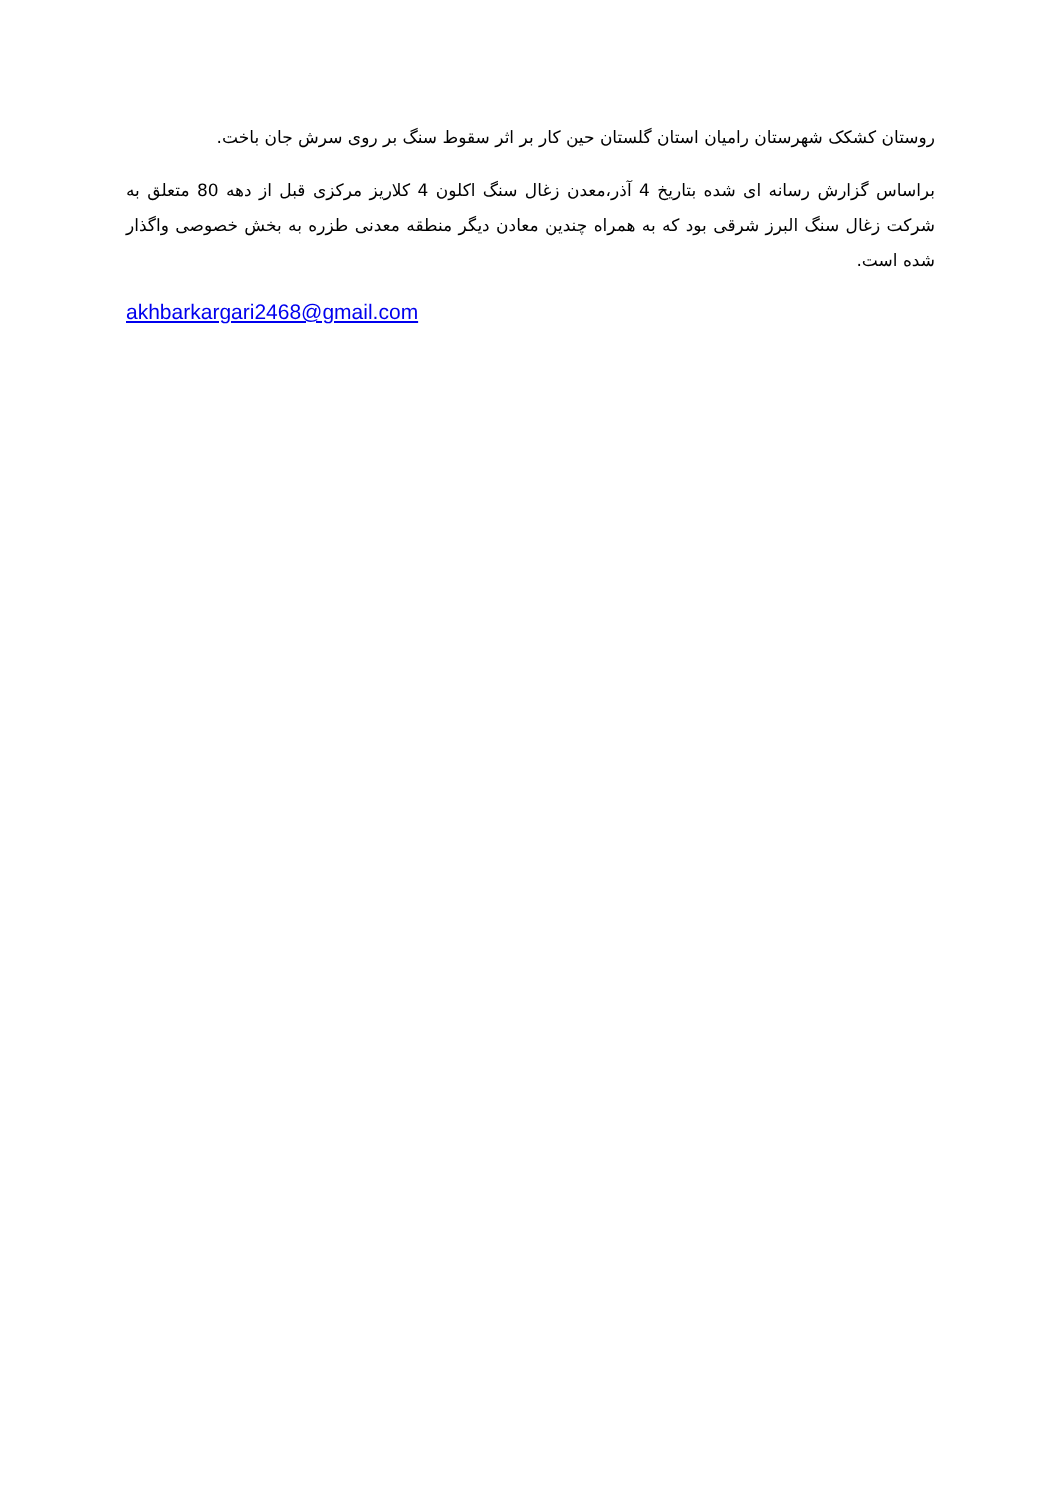روستان کشکک شهرستان رامیان استان گلستان حین کار بر اثر سقوط سنگ بر روی سرش جان باخت.
براساس گزارش رسانه ای شده بتاریخ 4 آذر،معدن زغال سنگ اکلون 4 کلاریز مرکزی قبل از دهه 80 متعلق به شرکت زغال سنگ البرز شرقی بود که به همراه چندین معادن دیگر منطقه معدنی طزره به بخش خصوصی واگذار شده است.
akhbarkargari2468@gmail.com